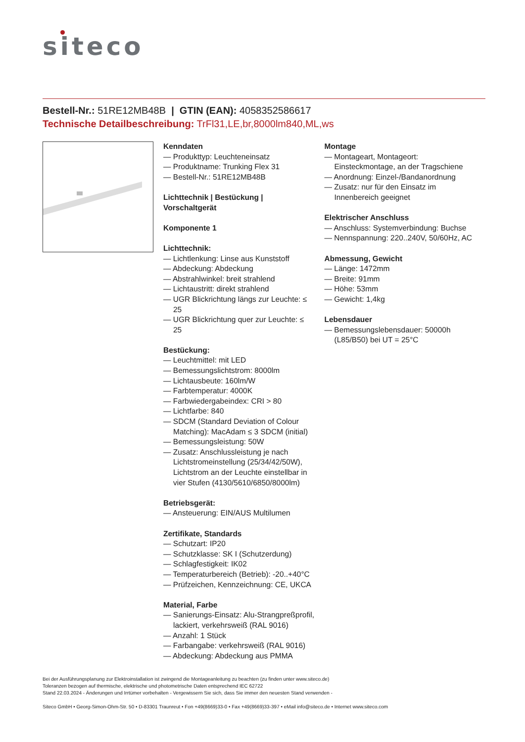siteco
Bestell-Nr.: 51RE12MB48B | GTIN (EAN): 4058352586617
Technische Detailbeschreibung: TrFl31,LE,br,8000lm840,ML,ws
Kenndaten
— Produkttyp: Leuchteneinsatz
— Produktname: Trunking Flex 31
— Bestell-Nr.: 51RE12MB48B
Lichttechnik | Bestückung | Vorschaltgerät
Komponente 1
Lichttechnik:
— Lichtlenkung: Linse aus Kunststoff
— Abdeckung: Abdeckung
— Abstrahlwinkel: breit strahlend
— Lichtaustritt: direkt strahlend
— UGR Blickrichtung längs zur Leuchte: ≤ 25
— UGR Blickrichtung quer zur Leuchte: ≤ 25
Bestückung:
— Leuchtmittel: mit LED
— Bemessungslichtstrom: 8000lm
— Lichtausbeute: 160lm/W
— Farbtemperatur: 4000K
— Farbwiedergabeindex: CRI > 80
— Lichtfarbe: 840
— SDCM (Standard Deviation of Colour Matching): MacAdam ≤ 3 SDCM (initial)
— Bemessungsleistung: 50W
— Zusatz: Anschlussleistung je nach Lichtstromeinstellung (25/34/42/50W), Lichtstrom an der Leuchte einstellbar in vier Stufen (4130/5610/6850/8000lm)
Betriebsgerät:
— Ansteuerung: EIN/AUS Multilumen
Zertifikate, Standards
— Schutzart: IP20
— Schutzklasse: SK I (Schutzerdung)
— Schlagfestigkeit: IK02
— Temperaturbereich (Betrieb): -20..+40°C
— Prüfzeichen, Kennzeichnung: CE, UKCA
Material, Farbe
— Sanierungs-Einsatz: Alu-Strangpreßprofil, lackiert, verkehrsweiß (RAL 9016)
— Anzahl: 1 Stück
— Farbangabe: verkehrsweiß (RAL 9016)
— Abdeckung: Abdeckung aus PMMA
Montage
— Montageart, Montageort: Einsteckmontage, an der Tragschiene
— Anordnung: Einzel-/Bandanordnung
— Zusatz: nur für den Einsatz im Innenbereich geeignet
Elektrischer Anschluss
— Anschluss: Systemverbindung: Buchse
— Nennspannung: 220..240V, 50/60Hz, AC
Abmessung, Gewicht
— Länge: 1472mm
— Breite: 91mm
— Höhe: 53mm
— Gewicht: 1,4kg
Lebensdauer
— Bemessungslebensdauer: 50000h (L85/B50) bei UT = 25°C
Bei der Ausführungsplanung zur Elektroinstallation ist zwingend die Montageanleitung zu beachten (zu finden unter www.siteco.de)
Toleranzen bezogen auf thermische, elektrische und photometrische Daten entsprechend IEC 62722
Stand 22.03.2024 - Änderungen und Irrtümer vorbehalten - Vergewissern Sie sich, dass Sie immer den neuesten Stand verwenden -
Siteco GmbH • Georg-Simon-Ohm-Str. 50 • D-83301 Traunreut • Fon +49(8669)33-0 • Fax +49(8669)33-397 • eMail info@siteco.de • Internet www.siteco.com